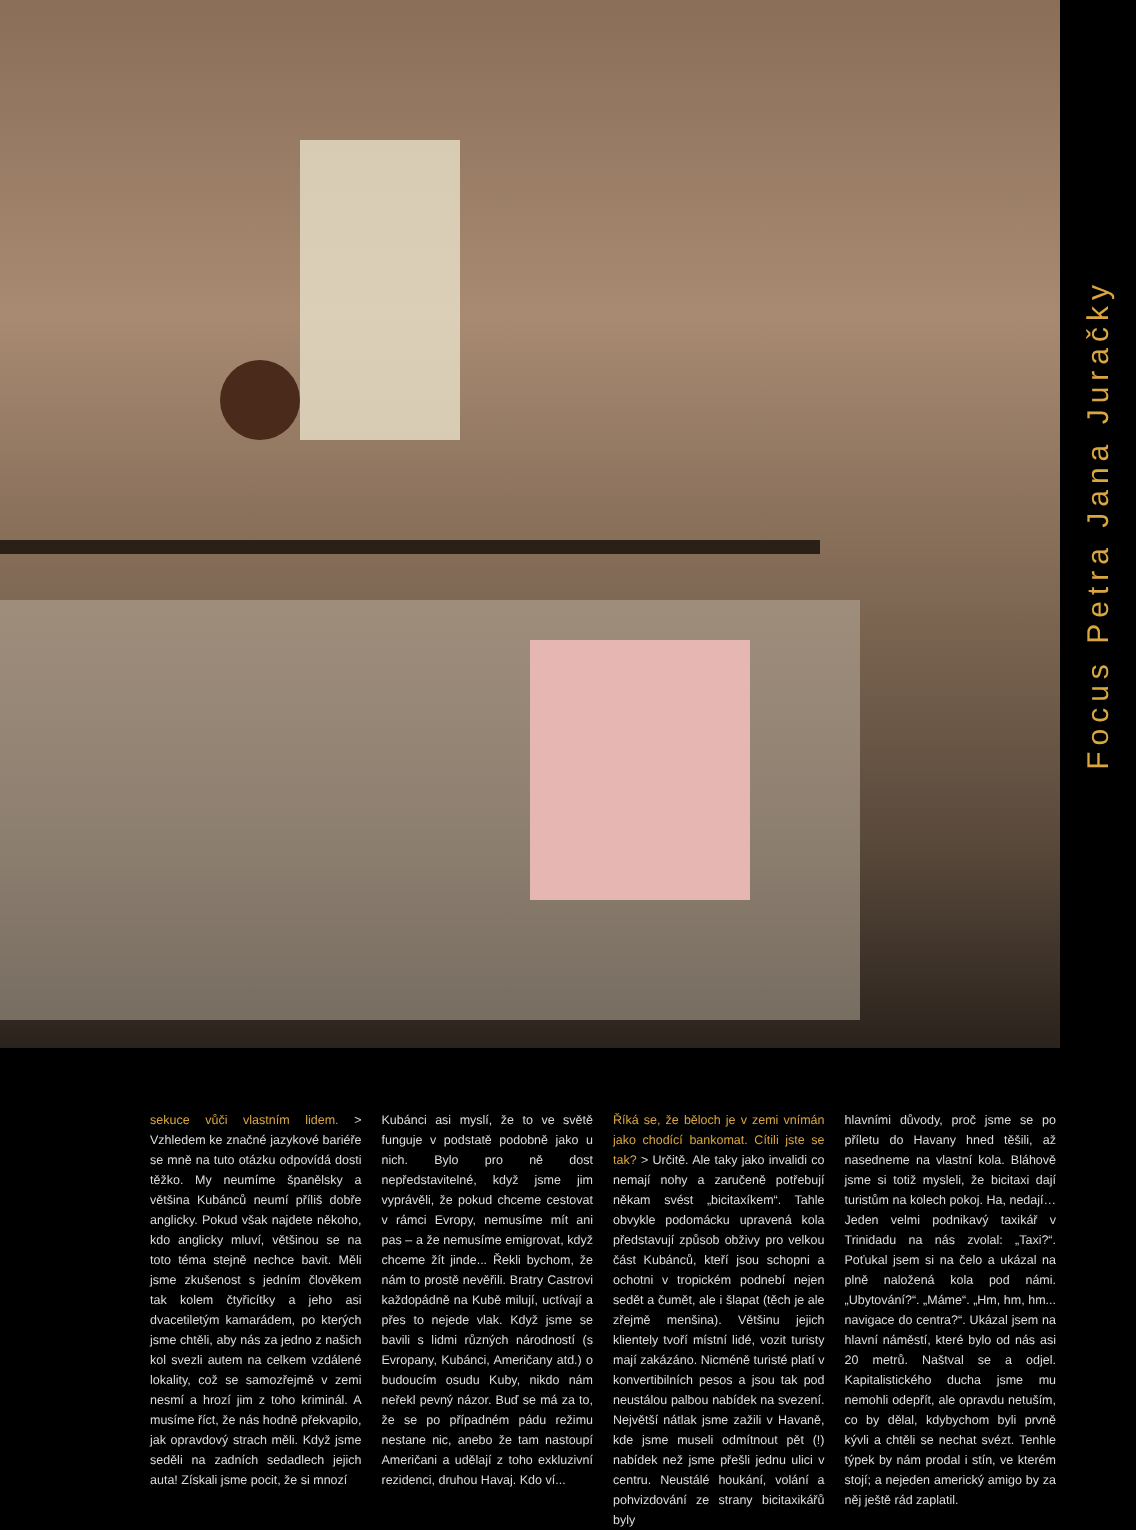Focus Petra Jana Juračky
sekuce vůči vlastním lidem. > Vzhledem ke značné jazykové bariéře se mně na tuto otázku odpovídá dosti těžko. My neumíme španělsky a většina Kubánců neumí příliš dobře anglicky. Pokud však najdete někoho, kdo anglicky mluví, většinou se na toto téma stejně nechce bavit. Měli jsme zkušenost s jedním člověkem tak kolem čtyřicítky a jeho asi dvacetiletým kamarádem, po kterých jsme chtěli, aby nás za jedno z našich kol svezli autem na celkem vzdálené lokality, což se samozřejmě v zemi nesmí a hrozí jim z toho kriminál. A musíme říct, že nás hodně překvapilo, jak opravdový strach měli. Když jsme seděli na zadních sedadlech jejich auta! Získali jsme pocit, že si mnozí
Kubánci asi myslí, že to ve světě funguje v podstatě podobně jako u nich. Bylo pro ně dost nepředstavitelné, když jsme jim vyprávěli, že pokud chceme cestovat v rámci Evropy, nemusíme mít ani pas – a že nemusíme emigrovat, když chceme žít jinde... Řekli bychom, že nám to prostě nevěřili. Bratry Castrovi každopádně na Kubě milují, uctívají a přes to nejede vlak. Když jsme se bavili s lidmi různých národností (s Evropany, Kubánci, Američany atd.) o budoucím osudu Kuby, nikdo nám neřekl pevný názor. Buď se má za to, že se po případném pádu režimu nestane nic, anebo že tam nastoupí Američani a udělají z toho exkluzivní rezidenci, druhou Havaj. Kdo ví...
Říká se, že běloch je v zemi vnímán jako chodící bankomat. Cítili jste se tak? > Určitě. Ale taky jako invalidi co nemají nohy a zaručeně potřebují někam svést „bicitaxíkem“. Tahle obvykle podomácku upravená kola představují způsob obživy pro velkou část Kubánců, kteří jsou schopni a ochotni v tropickém podnebí nejen sedět a čumět, ale i šlapat (těch je ale zřejmě menšina). Většinu jejich klientely tvoří místní lidé, vozit turisty mají zakázáno. Nicméně turisté platí v konvertibilních pesos a jsou tak pod neustálou palbou nabídek na svezení. Největší nátlak jsme zažili v Havaně, kde jsme museli odmítnout pět (!) nabídek než jsme přešli jednu ulici v centru. Neustálé houkání, volání a pohvizdování ze strany bicitaxikářů byly
hlavními důvody, proč jsme se po příletu do Havany hned těšili, až nasedneme na vlastní kola. Bláhově jsme si totiž mysleli, že bicitaxi dají turistům na kolech pokoj. Ha, nedají… Jeden velmi podnikavý taxikář v Trinidadu na nás zvolal: „Taxi?“. Poťukal jsem si na čelo a ukázal na plně naložená kola pod námi. „Ubytování?“. „Máme“. „Hm, hm, hm... navigace do centra?“. Ukázal jsem na hlavní náměstí, které bylo od nás asi 20 metrů. Naštval se a odjel. Kapitalistického ducha jsme mu nemohli odepřít, ale opravdu netuším, co by dělal, kdybychom byli prvně kývli a chtěli se nechat svézt. Tenhle týpek by nám prodal i stín, ve kterém stojí; a nejeden americký amigo by za něj ještě rád zaplatil.